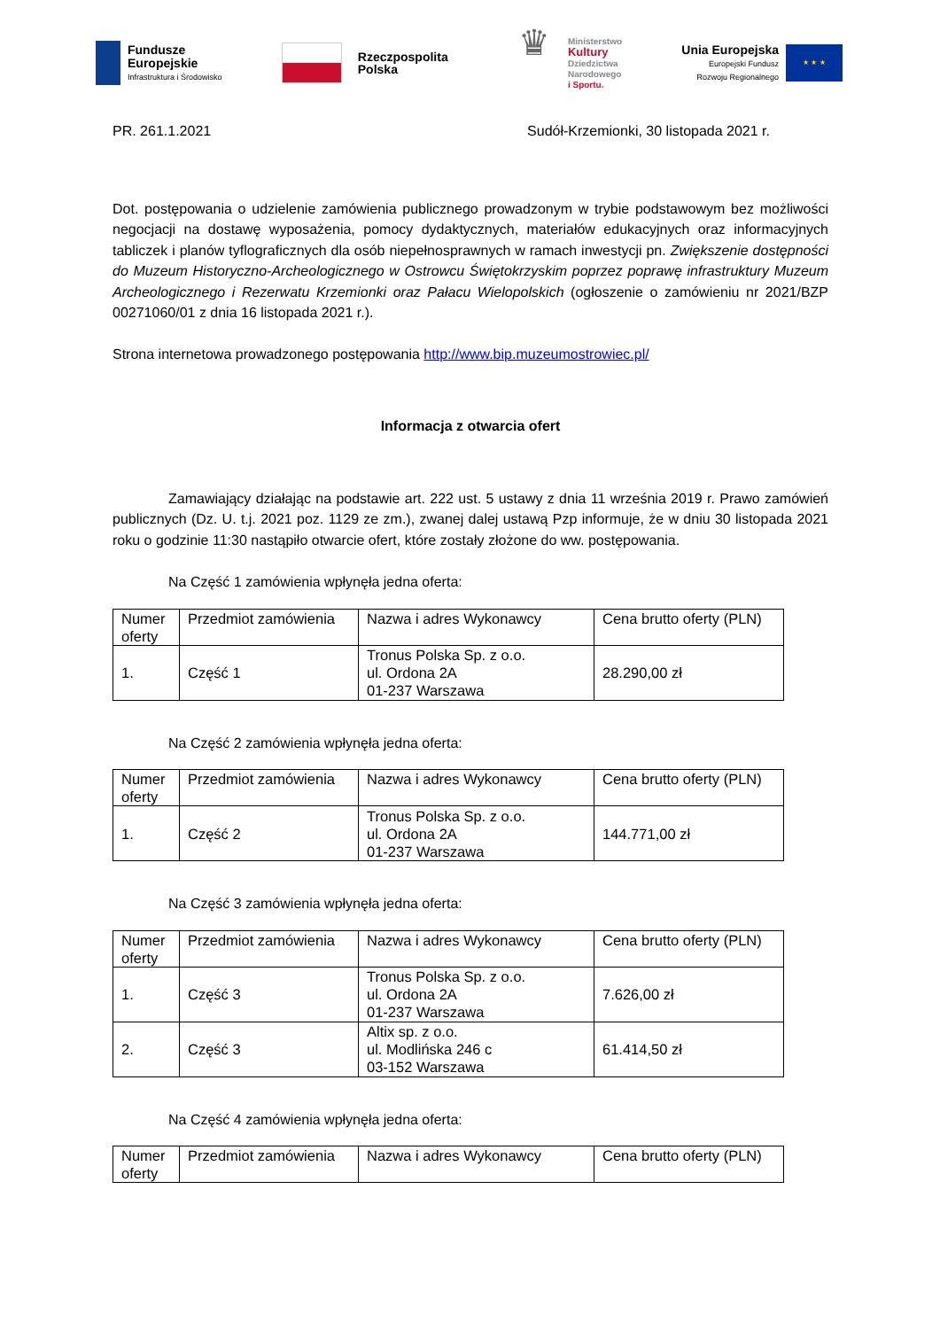Fundusze
Europejskie
Infrastruktura i Środowisko
Rzeczpospolita
Polska
♛
Ministerstwo
Kultury
Dziedzictwa
Narodowego
i Sportu.
Unia Europejska
Europejski Fundusz
Rozwoju Regionalnego
★ ★ ★
PR. 261.1.2021 Sudół-Krzemionki, 30 listopada 2021 r.
Dot. postępowania o udzielenie zamówienia publicznego prowadzonym w trybie podstawowym bez możliwości negocjacji na dostawę wyposażenia, pomocy dydaktycznych, materiałów edukacyjnych oraz informacyjnych tabliczek i planów tyflograficznych dla osób niepełnosprawnych w ramach inwestycji pn. Zwiększenie dostępności do Muzeum Historyczno-Archeologicznego w Ostrowcu Świętokrzyskim poprzez poprawę infrastruktury Muzeum Archeologicznego i Rezerwatu Krzemionki oraz Pałacu Wielopolskich (ogłoszenie o zamówieniu nr 2021/BZP 00271060/01 z dnia 16 listopada 2021 r.).
Strona internetowa prowadzonego postępowania http://www.bip.muzeumostrowiec.pl/
Informacja z otwarcia ofert
Zamawiający działając na podstawie art. 222 ust. 5 ustawy z dnia 11 września 2019 r. Prawo zamówień publicznych (Dz. U. t.j. 2021 poz. 1129 ze zm.), zwanej dalej ustawą Pzp informuje, że w dniu 30 listopada 2021 roku o godzinie 11:30 nastąpiło otwarcie ofert, które zostały złożone do ww. postępowania.
Na Część 1 zamówienia wpłynęła jedna oferta:
| Numer oferty | Przedmiot zamówienia | Nazwa i adres Wykonawcy | Cena brutto oferty (PLN) |
| --- | --- | --- | --- |
| 1. | Część 1 | Tronus Polska Sp. z o.o. ul. Ordona 2A 01-237 Warszawa | 28.290,00 zł |
Na Część 2 zamówienia wpłynęła jedna oferta:
| Numer oferty | Przedmiot zamówienia | Nazwa i adres Wykonawcy | Cena brutto oferty (PLN) |
| --- | --- | --- | --- |
| 1. | Część 2 | Tronus Polska Sp. z o.o. ul. Ordona 2A 01-237 Warszawa | 144.771,00 zł |
Na Część 3 zamówienia wpłynęła jedna oferta:
| Numer oferty | Przedmiot zamówienia | Nazwa i adres Wykonawcy | Cena brutto oferty (PLN) |
| --- | --- | --- | --- |
| 1. | Część 3 | Tronus Polska Sp. z o.o. ul. Ordona 2A 01-237 Warszawa | 7.626,00 zł |
| 2. | Część 3 | Altix sp. z o.o. ul. Modlińska 246 c 03-152 Warszawa | 61.414,50 zł |
Na Część 4 zamówienia wpłynęła jedna oferta:
| Numer oferty | Przedmiot zamówienia | Nazwa i adres Wykonawcy | Cena brutto oferty (PLN) |
| --- | --- | --- | --- |